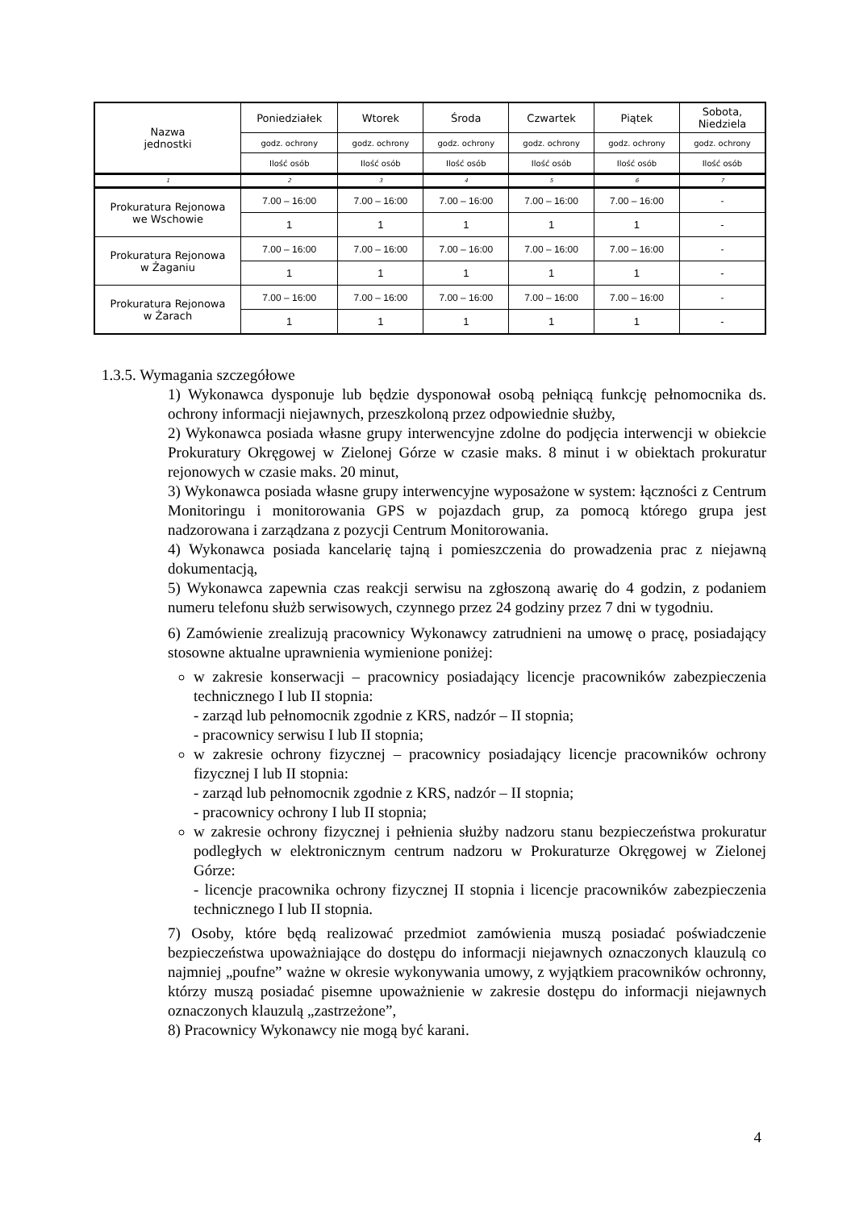| Nazwa jednostki | Poniedziałek | Wtorek | Środa | Czwartek | Piątek | Sobota, Niedziela |
| --- | --- | --- | --- | --- | --- | --- |
| | godz. ochrony | godz. ochrony | godz. ochrony | godz. ochrony | godz. ochrony | godz. ochrony |
| | Ilość osób | Ilość osób | Ilość osób | Ilość osób | Ilość osób | Ilość osób |
| 1 | 2 | 3 | 4 | 5 | 6 | 7 |
| Prokuratura Rejonowa we Wschowie | 7.00 – 16:00 | 7.00 – 16:00 | 7.00 – 16:00 | 7.00 – 16:00 | 7.00 – 16:00 | - |
| | 1 | 1 | 1 | 1 | 1 | - |
| Prokuratura Rejonowa w Żaganiu | 7.00 – 16:00 | 7.00 – 16:00 | 7.00 – 16:00 | 7.00 – 16:00 | 7.00 – 16:00 | - |
| | 1 | 1 | 1 | 1 | 1 | - |
| Prokuratura Rejonowa w Żarach | 7.00 – 16:00 | 7.00 – 16:00 | 7.00 – 16:00 | 7.00 – 16:00 | 7.00 – 16:00 | - |
| | 1 | 1 | 1 | 1 | 1 | - |
1.3.5. Wymagania szczegółowe
1) Wykonawca dysponuje lub będzie dysponował osobą pełniącą funkcję pełnomocnika ds. ochrony informacji niejawnych, przeszkoloną przez odpowiednie służby,
2) Wykonawca posiada własne grupy interwencyjne zdolne do podjęcia interwencji w obiekcie Prokuratury Okręgowej w Zielonej Górze w czasie maks. 8 minut i w obiektach prokuratur rejonowych w czasie maks. 20 minut,
3) Wykonawca posiada własne grupy interwencyjne wyposażone w system: łączności z Centrum Monitoringu i monitorowania GPS w pojazdach grup, za pomocą którego grupa jest nadzorowana i zarządzana z pozycji Centrum Monitorowania.
4) Wykonawca posiada kancelarię tajną i pomieszczenia do prowadzenia prac z niejawną dokumentacją,
5) Wykonawca zapewnia czas reakcji serwisu na zgłoszoną awarię do 4 godzin, z podaniem numeru telefonu służb serwisowych, czynnego przez 24 godziny przez 7 dni w tygodniu.
6) Zamówienie zrealizują pracownicy Wykonawcy zatrudnieni na umowę o pracę, posiadający stosowne aktualne uprawnienia wymienione poniżej:
w zakresie konserwacji – pracownicy posiadający licencje pracowników zabezpieczenia technicznego I lub II stopnia:
- zarząd lub pełnomocnik zgodnie z KRS, nadzór – II stopnia;
- pracownicy serwisu I lub II stopnia;
w zakresie ochrony fizycznej – pracownicy posiadający licencje pracowników ochrony fizycznej I lub II stopnia:
- zarząd lub pełnomocnik zgodnie z KRS, nadzór – II stopnia;
- pracownicy ochrony I lub II stopnia;
w zakresie ochrony fizycznej i pełnienia służby nadzoru stanu bezpieczeństwa prokuratur podległych w elektronicznym centrum nadzoru w Prokuraturze Okręgowej w Zielonej Górze:
- licencje pracownika ochrony fizycznej II stopnia i licencje pracowników zabezpieczenia technicznego I lub II stopnia.
7) Osoby, które będą realizować przedmiot zamówienia muszą posiadać poświadczenie bezpieczeństwa upoważniające do dostępu do informacji niejawnych oznaczonych klauzulą co najmniej „poufne” ważne w okresie wykonywania umowy, z wyjątkiem pracowników ochronny, którzy muszą posiadać pisemne upoważnienie w zakresie dostępu do informacji niejawnych oznaczonych klauzulą „zastrzeżone”,
8) Pracownicy Wykonawcy nie mogą być karani.
4